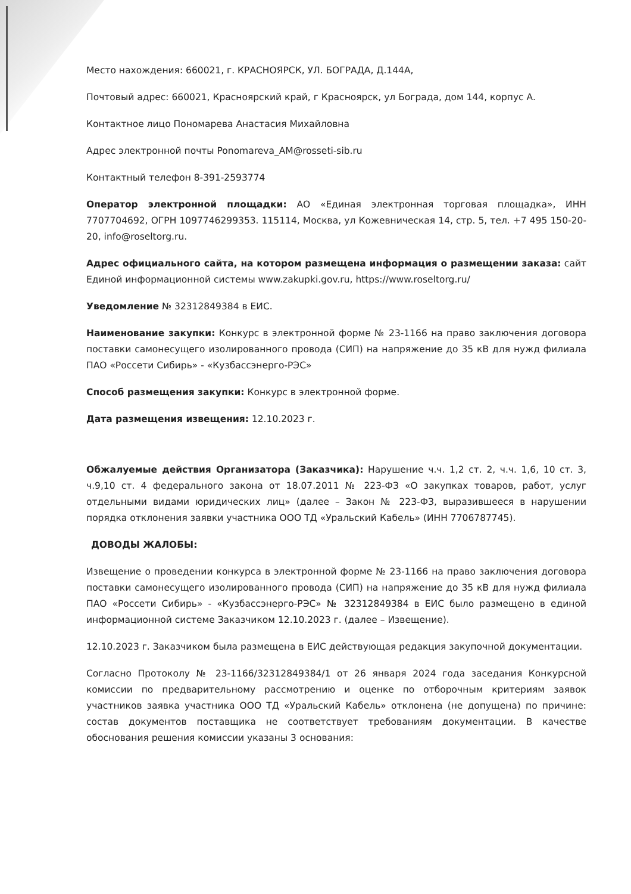Место нахождения: 660021, г. КРАСНОЯРСК, УЛ. БОГРАДА, Д.144А,
Почтовый адрес: 660021, Красноярский край, г Красноярск, ул Бограда, дом 144, корпус А.
Контактное лицо Пономарева Анастасия Михайловна
Адрес электронной почты Ponomareva_AM@rosseti-sib.ru
Контактный телефон 8-391-2593774
Оператор электронной площадки: АО «Единая электронная торговая площадка», ИНН 7707704692, ОГРН 1097746299353. 115114, Москва, ул Кожевническая 14, стр. 5, тел. +7 495 150-20-20, info@roseltorg.ru.
Адрес официального сайта, на котором размещена информация о размещении заказа: сайт Единой информационной системы www.zakupki.gov.ru, https://www.roseltorg.ru/
Уведомление № 32312849384 в ЕИС.
Наименование закупки: Конкурс в электронной форме № 23-1166 на право заключения договора поставки самонесущего изолированного провода (СИП) на напряжение до 35 кВ для нужд филиала ПАО «Россети Сибирь» - «Кузбассэнерго-РЭС»
Способ размещения закупки: Конкурс в электронной форме.
Дата размещения извещения: 12.10.2023 г.
Обжалуемые действия Организатора (Заказчика): Нарушение ч.ч. 1,2 ст. 2, ч.ч. 1,6, 10 ст. 3, ч.9,10 ст. 4 федерального закона от 18.07.2011 № 223-ФЗ «О закупках товаров, работ, услуг отдельными видами юридических лиц» (далее – Закон № 223-ФЗ, выразившееся в нарушении порядка отклонения заявки участника ООО ТД «Уральский Кабель» (ИНН 7706787745).
ДОВОДЫ ЖАЛОБЫ:
Извещение о проведении конкурса в электронной форме № 23-1166 на право заключения договора поставки самонесущего изолированного провода (СИП) на напряжение до 35 кВ для нужд филиала ПАО «Россети Сибирь» - «Кузбассэнерго-РЭС» № 32312849384 в ЕИС было размещено в единой информационной системе Заказчиком 12.10.2023 г. (далее – Извещение).
12.10.2023 г. Заказчиком была размещена в ЕИС действующая редакция закупочной документации.
Согласно Протоколу № 23-1166/32312849384/1 от 26 января 2024 года заседания Конкурсной комиссии по предварительному рассмотрению и оценке по отборочным критериям заявок участников заявка участника ООО ТД «Уральский Кабель» отклонена (не допущена) по причине: состав документов поставщика не соответствует требованиям документации. В качестве обоснования решения комиссии указаны 3 основания: